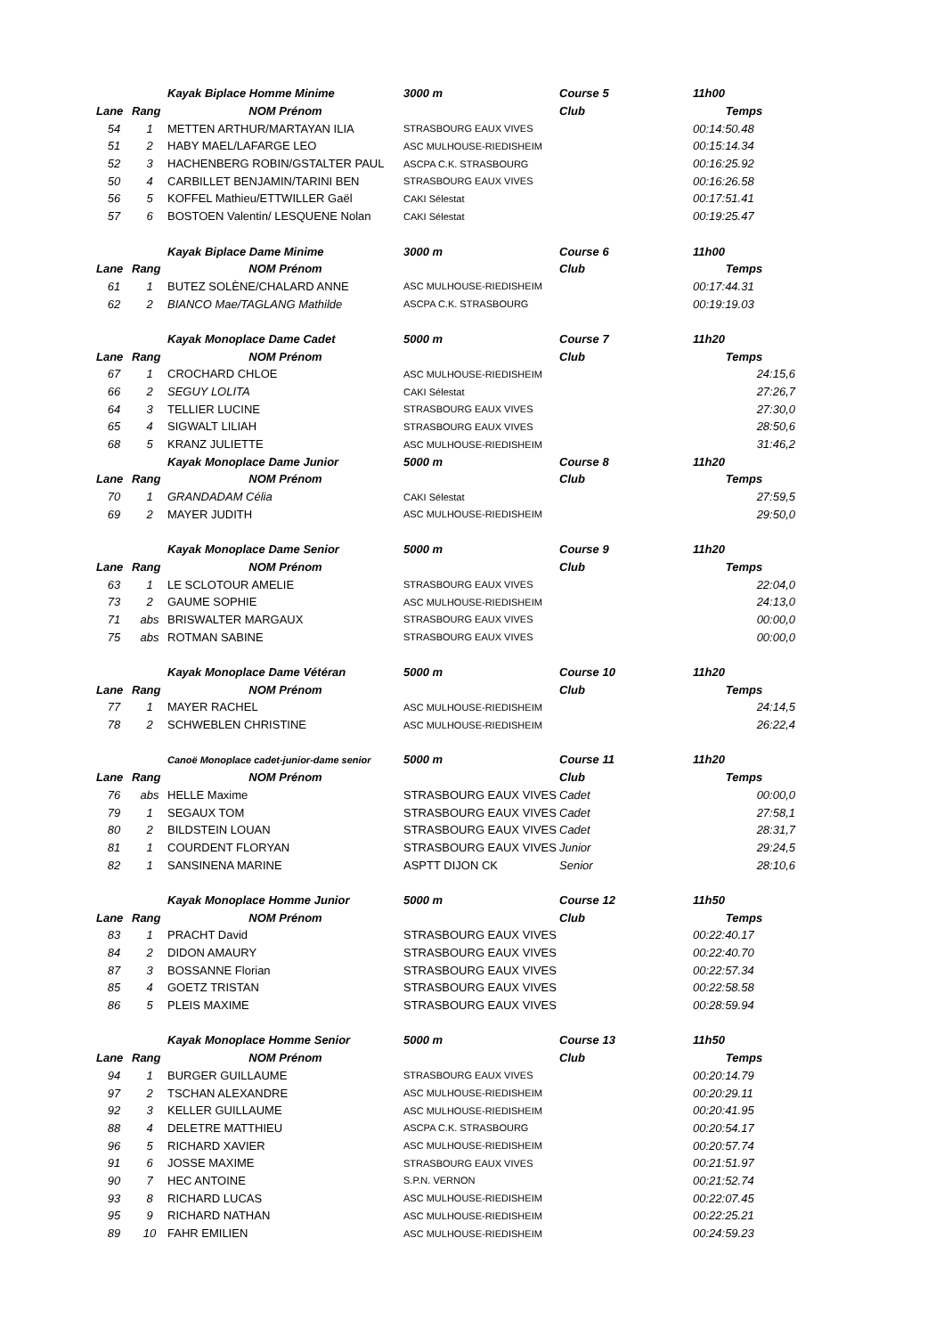| | | Kayak Biplace Homme Minime | 3000 m | Course 5 | 11h00 |
| Lane | Rang | NOM Prénom | | Club | Temps |
| 54 | 1 | METTEN ARTHUR/MARTAYAN ILIA | STRASBOURG EAUX VIVES | | 00:14:50.48 |
| 51 | 2 | HABY MAEL/LAFARGE LEO | ASC MULHOUSE-RIEDISHEIM | | 00:15:14.34 |
| 52 | 3 | HACHENBERG ROBIN/GSTALTER PAUL | ASCPA C.K. STRASBOURG | | 00:16:25.92 |
| 50 | 4 | CARBILLET BENJAMIN/TARINI BEN | STRASBOURG EAUX VIVES | | 00:16:26.58 |
| 56 | 5 | KOFFEL Mathieu/ETTWILLER Gaël | CAKI Sélestat | | 00:17:51.41 |
| 57 | 6 | BOSTOEN Valentin/ LESQUENE Nolan | CAKI Sélestat | | 00:19:25.47 |
| | | Kayak Biplace Dame Minime | 3000 m | Course 6 | 11h00 |
| Lane | Rang | NOM Prénom | | Club | Temps |
| 61 | 1 | BUTEZ SOLÈNE/CHALARD ANNE | ASC MULHOUSE-RIEDISHEIM | | 00:17:44.31 |
| 62 | 2 | BIANCO Mae/TAGLANG Mathilde | ASCPA C.K. STRASBOURG | | 00:19:19.03 |
| | | Kayak Monoplace Dame Cadet | 5000 m | Course 7 | 11h20 |
| Lane | Rang | NOM Prénom | | Club | Temps |
| 67 | 1 | CROCHARD CHLOE | ASC MULHOUSE-RIEDISHEIM | | 24:15,6 |
| 66 | 2 | SEGUY LOLITA | CAKI Sélestat | | 27:26,7 |
| 64 | 3 | TELLIER LUCINE | STRASBOURG EAUX VIVES | | 27:30,0 |
| 65 | 4 | SIGWALT LILIAH | STRASBOURG EAUX VIVES | | 28:50,6 |
| 68 | 5 | KRANZ JULIETTE | ASC MULHOUSE-RIEDISHEIM | | 31:46,2 |
| | | Kayak Monoplace Dame Junior | 5000 m | Course 8 | 11h20 |
| Lane | Rang | NOM Prénom | | Club | Temps |
| 70 | 1 | GRANDADAM Célia | CAKI Sélestat | | 27:59,5 |
| 69 | 2 | MAYER JUDITH | ASC MULHOUSE-RIEDISHEIM | | 29:50,0 |
| | | Kayak Monoplace Dame Senior | 5000 m | Course 9 | 11h20 |
| Lane | Rang | NOM Prénom | | Club | Temps |
| 63 | 1 | LE SCLOTOUR AMELIE | STRASBOURG EAUX VIVES | | 22:04,0 |
| 73 | 2 | GAUME SOPHIE | ASC MULHOUSE-RIEDISHEIM | | 24:13,0 |
| 71 | abs | BRISWALTER MARGAUX | STRASBOURG EAUX VIVES | | 00:00,0 |
| 75 | abs | ROTMAN SABINE | STRASBOURG EAUX VIVES | | 00:00,0 |
| | | Kayak Monoplace Dame Vétéran | 5000 m | Course 10 | 11h20 |
| Lane | Rang | NOM Prénom | | Club | Temps |
| 77 | 1 | MAYER RACHEL | ASC MULHOUSE-RIEDISHEIM | | 24:14,5 |
| 78 | 2 | SCHWEBLEN CHRISTINE | ASC MULHOUSE-RIEDISHEIM | | 26:22,4 |
| | | Canoë Monoplace cadet-junior-dame senior | 5000 m | Course 11 | 11h20 |
| Lane | Rang | NOM Prénom | | Club | Temps |
| 76 | abs | HELLE Maxime | STRASBOURG EAUX VIVES | Cadet | 00:00,0 |
| 79 | 1 | SEGAUX TOM | STRASBOURG EAUX VIVES | Cadet | 27:58,1 |
| 80 | 2 | BILDSTEIN LOUAN | STRASBOURG EAUX VIVES | Cadet | 28:31,7 |
| 81 | 1 | COURDENT FLORYAN | STRASBOURG EAUX VIVES | Junior | 29:24,5 |
| 82 | 1 | SANSINENA MARINE | ASPTT DIJON CK | Senior | 28:10,6 |
| | | Kayak Monoplace Homme Junior | 5000 m | Course 12 | 11h50 |
| Lane | Rang | NOM Prénom | | Club | Temps |
| 83 | 1 | PRACHT David | STRASBOURG EAUX VIVES | | 00:22:40.17 |
| 84 | 2 | DIDON AMAURY | STRASBOURG EAUX VIVES | | 00:22:40.70 |
| 87 | 3 | BOSSANNE Florian | STRASBOURG EAUX VIVES | | 00:22:57.34 |
| 85 | 4 | GOETZ TRISTAN | STRASBOURG EAUX VIVES | | 00:22:58.58 |
| 86 | 5 | PLEIS MAXIME | STRASBOURG EAUX VIVES | | 00:28:59.94 |
| | | Kayak Monoplace Homme Senior | 5000 m | Course 13 | 11h50 |
| Lane | Rang | NOM Prénom | | Club | Temps |
| 94 | 1 | BURGER GUILLAUME | STRASBOURG EAUX VIVES | | 00:20:14.79 |
| 97 | 2 | TSCHAN ALEXANDRE | ASC MULHOUSE-RIEDISHEIM | | 00:20:29.11 |
| 92 | 3 | KELLER GUILLAUME | ASC MULHOUSE-RIEDISHEIM | | 00:20:41.95 |
| 88 | 4 | DELETRE MATTHIEU | ASCPA C.K. STRASBOURG | | 00:20:54.17 |
| 96 | 5 | RICHARD XAVIER | ASC MULHOUSE-RIEDISHEIM | | 00:20:57.74 |
| 91 | 6 | JOSSE MAXIME | STRASBOURG EAUX VIVES | | 00:21:51.97 |
| 90 | 7 | HEC ANTOINE | S.P.N. VERNON | | 00:21:52.74 |
| 93 | 8 | RICHARD LUCAS | ASC MULHOUSE-RIEDISHEIM | | 00:22:07.45 |
| 95 | 9 | RICHARD NATHAN | ASC MULHOUSE-RIEDISHEIM | | 00:22:25.21 |
| 89 | 10 | FAHR EMILIEN | ASC MULHOUSE-RIEDISHEIM | | 00:24:59.23 |